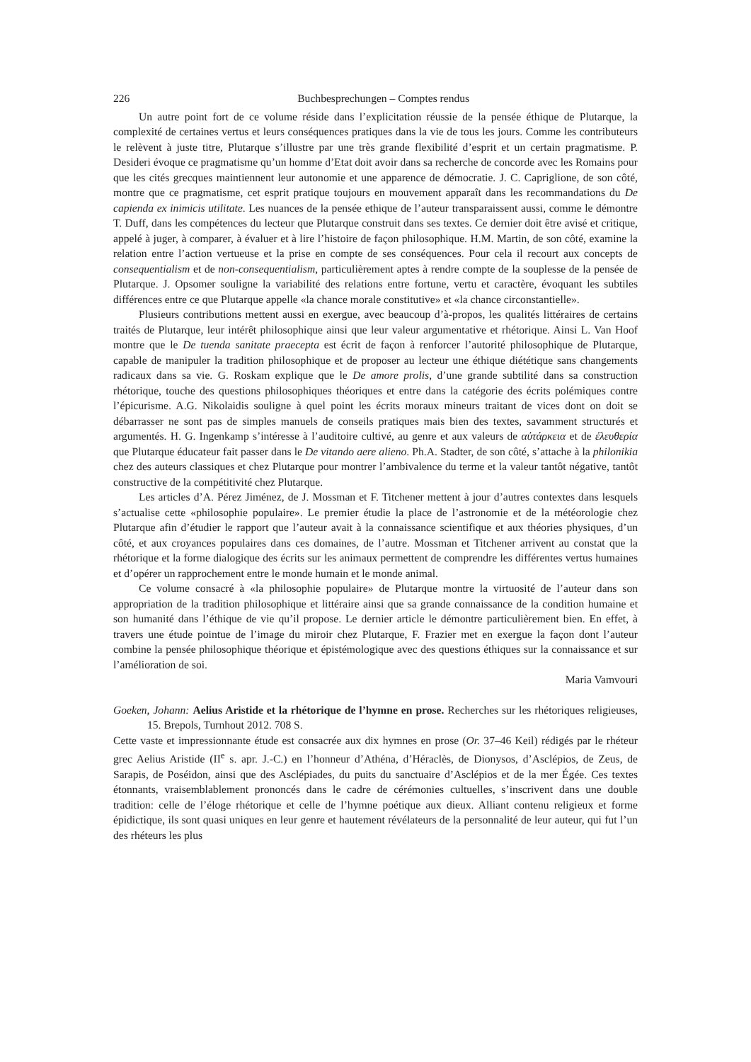226 Buchbesprechungen – Comptes rendus
Un autre point fort de ce volume réside dans l’explicitation réussie de la pensée éthique de Plutarque, la complexité de certaines vertus et leurs conséquences pratiques dans la vie de tous les jours. Comme les contributeurs le relèvent à juste titre, Plutarque s’illustre par une très grande flexibilité d’esprit et un certain pragmatisme. P. Desideri évoque ce pragmatisme qu’un homme d’Etat doit avoir dans sa recherche de concorde avec les Romains pour que les cités grecques maintiennent leur autonomie et une apparence de démocratie. J. C. Capriglione, de son côté, montre que ce pragmatisme, cet esprit pratique toujours en mouvement apparaît dans les recommandations du De capienda ex inimicis utilitate. Les nuances de la pensée ethique de l’auteur transparaissent aussi, comme le démontre T. Duff, dans les compétences du lecteur que Plutarque construit dans ses textes. Ce dernier doit être avisé et critique, appelé à juger, à comparer, à évaluer et à lire l’histoire de façon philosophique. H.M. Martin, de son côté, examine la relation entre l’action vertueuse et la prise en compte de ses conséquences. Pour cela il recourt aux concepts de consequentialism et de non-consequentialism, particulièrement aptes à rendre compte de la souplesse de la pensée de Plutarque. J. Opsomer souligne la variabilité des relations entre fortune, vertu et caractère, évoquant les subtiles différences entre ce que Plutarque appelle «la chance morale constitutive» et «la chance circonstantielle».
Plusieurs contributions mettent aussi en exergue, avec beaucoup d’à-propos, les qualités littéraires de certains traités de Plutarque, leur intérêt philosophique ainsi que leur valeur argumentative et rhétorique. Ainsi L. Van Hoof montre que le De tuenda sanitate praecepta est écrit de façon à renforcer l’autorité philosophique de Plutarque, capable de manipuler la tradition philosophique et de proposer au lecteur une éthique diététique sans changements radicaux dans sa vie. G. Roskam explique que le De amore prolis, d’une grande subtilité dans sa construction rhétorique, touche des questions philosophiques théoriques et entre dans la catégorie des écrits polémiques contre l’épicurisme. A.G. Nikolaidis souligne à quel point les écrits moraux mineurs traitant de vices dont on doit se débarrasser ne sont pas de simples manuels de conseils pratiques mais bien des textes, savamment structurés et argumentés. H. G. Ingenkamp s’intéresse à l’auditoire cultivé, au genre et aux valeurs de αὐτάρκεια et de ἐλευθερία que Plutarque éducateur fait passer dans le De vitando aere alieno. Ph.A. Stadter, de son côté, s’attache à la philonikia chez des auteurs classiques et chez Plutarque pour montrer l’ambivalence du terme et la valeur tantôt négative, tantôt constructive de la compétitivité chez Plutarque.
Les articles d’A. Pérez Jiménez, de J. Mossman et F. Titchener mettent à jour d’autres contextes dans lesquels s’actualise cette «philosophie populaire». Le premier étudie la place de l’astronomie et de la météorologie chez Plutarque afin d’étudier le rapport que l’auteur avait à la connaissance scientifique et aux théories physiques, d’un côté, et aux croyances populaires dans ces domaines, de l’autre. Mossman et Titchener arrivent au constat que la rhétorique et la forme dialogique des écrits sur les animaux permettent de comprendre les différentes vertus humaines et d’opérer un rapprochement entre le monde humain et le monde animal.
Ce volume consacré à «la philosophie populaire» de Plutarque montre la virtuosité de l’auteur dans son appropriation de la tradition philosophique et littéraire ainsi que sa grande connaissance de la condition humaine et son humanité dans l’éthique de vie qu’il propose. Le dernier article le démontre particulièrement bien. En effet, à travers une étude pointue de l’image du miroir chez Plutarque, F. Frazier met en exergue la façon dont l’auteur combine la pensée philosophique théorique et épistémologique avec des questions éthiques sur la connaissance et sur l’amélioration de soi.
Maria Vamvouri
Goeken, Johann: Aelius Aristide et la rhétorique de l’hymne en prose. Recherches sur les rhétoriques religieuses, 15. Brepols, Turnhout 2012. 708 S.
Cette vaste et impressionnante étude est consacrée aux dix hymnes en prose (Or. 37–46 Keil) rédigés par le rhéteur grec Aelius Aristide (II<sup>e</sup> s. apr. J.-C.) en l’honneur d’Athéna, d’Héraclès, de Dionysos, d’Asclépios, de Zeus, de Sarapis, de Poséidon, ainsi que des Asclépiades, du puits du sanctuaire d’Asclépios et de la mer Égée. Ces textes étonnants, vraisemblablement prononcés dans le cadre de cérémonies cultuelles, s’inscrivent dans une double tradition: celle de l’éloge rhétorique et celle de l’hymne poétique aux dieux. Alliant contenu religieux et forme épidictique, ils sont quasi uniques en leur genre et hautement révélateurs de la personnalité de leur auteur, qui fut l’un des rhéteurs les plus